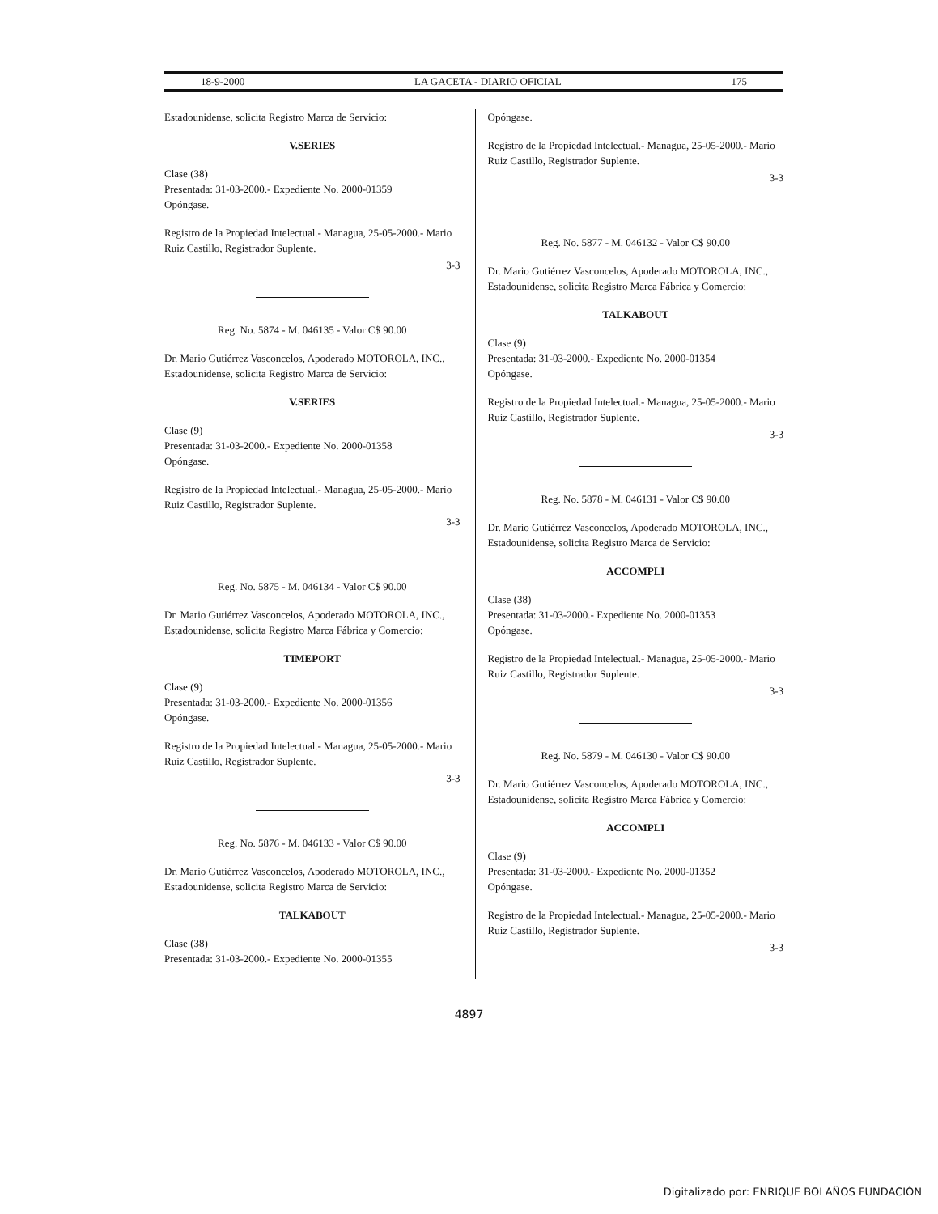18-9-2000 LA GACETA - DIARIO OFICIAL 175
Estadounidense, solicita Registro Marca de Servicio:
V.SERIES
Clase (38)
Presentada: 31-03-2000.- Expediente No. 2000-01359
Opóngase.
Registro de la Propiedad Intelectual.- Managua, 25-05-2000.- Mario Ruiz Castillo, Registrador Suplente.
3-3
Reg. No. 5874 - M. 046135 - Valor C$ 90.00
Dr. Mario Gutiérrez Vasconcelos, Apoderado MOTOROLA, INC., Estadounidense, solicita Registro Marca de Servicio:
V.SERIES
Clase (9)
Presentada: 31-03-2000.- Expediente No. 2000-01358
Opóngase.
Registro de la Propiedad Intelectual.- Managua, 25-05-2000.- Mario Ruiz Castillo, Registrador Suplente.
3-3
Reg. No. 5875 - M. 046134 - Valor C$ 90.00
Dr. Mario Gutiérrez Vasconcelos, Apoderado MOTOROLA, INC., Estadounidense, solicita Registro Marca Fábrica y Comercio:
TIMEPORT
Clase (9)
Presentada: 31-03-2000.- Expediente No. 2000-01356
Opóngase.
Registro de la Propiedad Intelectual.- Managua, 25-05-2000.- Mario Ruiz Castillo, Registrador Suplente.
3-3
Reg. No. 5876 - M. 046133 - Valor C$ 90.00
Dr. Mario Gutiérrez Vasconcelos, Apoderado MOTOROLA, INC., Estadounidense, solicita Registro Marca de Servicio:
TALKABOUT
Clase (38)
Presentada: 31-03-2000.- Expediente No. 2000-01355
Opóngase.
Registro de la Propiedad Intelectual.- Managua, 25-05-2000.- Mario Ruiz Castillo, Registrador Suplente.
3-3
Reg. No. 5877 - M. 046132 - Valor C$ 90.00
Dr. Mario Gutiérrez Vasconcelos, Apoderado MOTOROLA, INC., Estadounidense, solicita Registro Marca Fábrica y Comercio:
TALKABOUT
Clase (9)
Presentada: 31-03-2000.- Expediente No. 2000-01354
Opóngase.
Registro de la Propiedad Intelectual.- Managua, 25-05-2000.- Mario Ruiz Castillo, Registrador Suplente.
3-3
Reg. No. 5878 - M. 046131 - Valor C$ 90.00
Dr. Mario Gutiérrez Vasconcelos, Apoderado MOTOROLA, INC., Estadounidense, solicita Registro Marca de Servicio:
ACCOMPLI
Clase (38)
Presentada: 31-03-2000.- Expediente No. 2000-01353
Opóngase.
Registro de la Propiedad Intelectual.- Managua, 25-05-2000.- Mario Ruiz Castillo, Registrador Suplente.
3-3
Reg. No. 5879 - M. 046130 - Valor C$ 90.00
Dr. Mario Gutiérrez Vasconcelos, Apoderado MOTOROLA, INC., Estadounidense, solicita Registro Marca Fábrica y Comercio:
ACCOMPLI
Clase (9)
Presentada: 31-03-2000.- Expediente No. 2000-01352
Opóngase.
Registro de la Propiedad Intelectual.- Managua, 25-05-2000.- Mario Ruiz Castillo, Registrador Suplente.
3-3
4897
Digitalizado por: ENRIQUE BOLAÑOS FUNDACIÓN